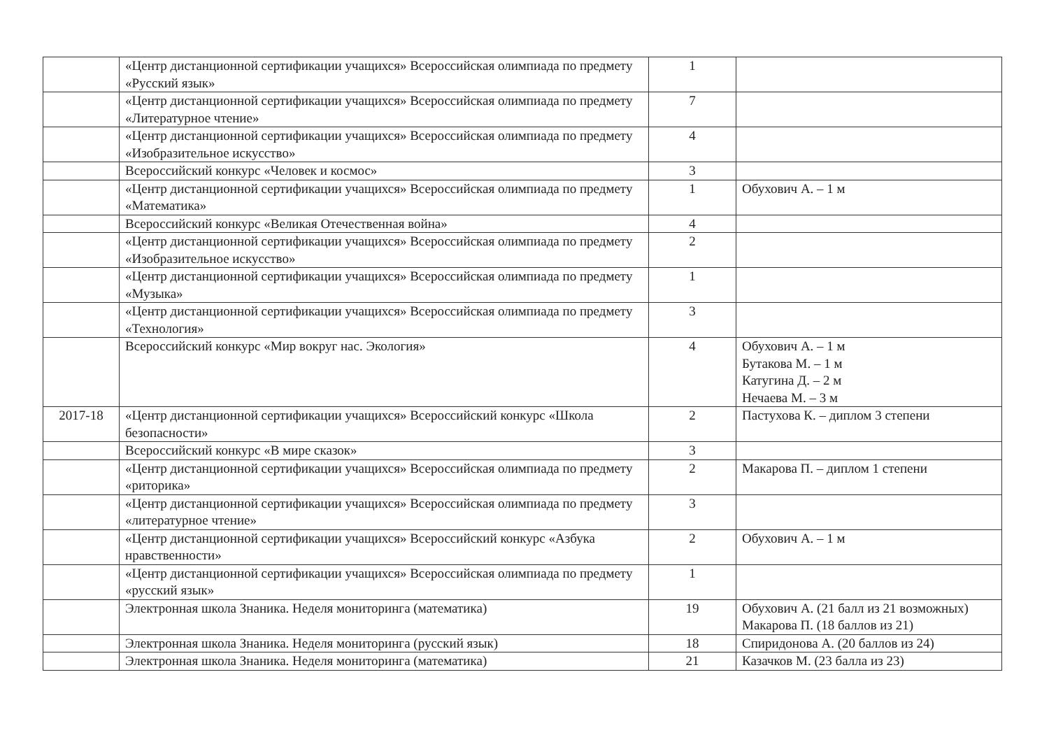| | «Центр дистанционной сертификации учащихся» Всероссийская олимпиада по предмету «Русский язык» | 1 | |
| | «Центр дистанционной сертификации учащихся» Всероссийская олимпиада по предмету «Литературное чтение» | 7 | |
| | «Центр дистанционной сертификации учащихся» Всероссийская олимпиада по предмету «Изобразительное искусство» | 4 | |
| | Всероссийский конкурс «Человек и космос» | 3 | |
| | «Центр дистанционной сертификации учащихся» Всероссийская олимпиада по предмету «Математика» | 1 | Обухович А. – 1 м |
| | Всероссийский конкурс «Великая Отечественная война» | 4 | |
| | «Центр дистанционной сертификации учащихся» Всероссийская олимпиада по предмету «Изобразительное искусство» | 2 | |
| | «Центр дистанционной сертификации учащихся» Всероссийская олимпиада по предмету «Музыка» | 1 | |
| | «Центр дистанционной сертификации учащихся» Всероссийская олимпиада по предмету «Технология» | 3 | |
| | Всероссийский конкурс «Мир вокруг нас. Экология» | 4 | Обухович А. – 1 м Бутакова М. – 1 м Катугина Д. – 2 м Нечаева М. – 3 м |
| 2017-18 | «Центр дистанционной сертификации учащихся» Всероссийский конкурс «Школа безопасности» | 2 | Пастухова К. – диплом 3 степени |
| | Всероссийский конкурс «В мире сказок» | 3 | |
| | «Центр дистанционной сертификации учащихся» Всероссийская олимпиада по предмету «риторика» | 2 | Макарова П. – диплом 1 степени |
| | «Центр дистанционной сертификации учащихся» Всероссийская олимпиада по предмету «литературное чтение» | 3 | |
| | «Центр дистанционной сертификации учащихся» Всероссийский конкурс «Азбука нравственности» | 2 | Обухович А. – 1 м |
| | «Центр дистанционной сертификации учащихся» Всероссийская олимпиада по предмету «русский язык» | 1 | |
| | Электронная школа Знаника. Неделя мониторинга (математика) | 19 | Обухович А. (21 балл из 21 возможных) Макарова П. (18 баллов из 21) |
| | Электронная школа Знаника. Неделя мониторинга (русский язык) | 18 | Спиридонова А. (20 баллов из 24) |
| | Электронная школа Знаника. Неделя мониторинга (математика) | 21 | Казачков М. (23 балла из 23) |